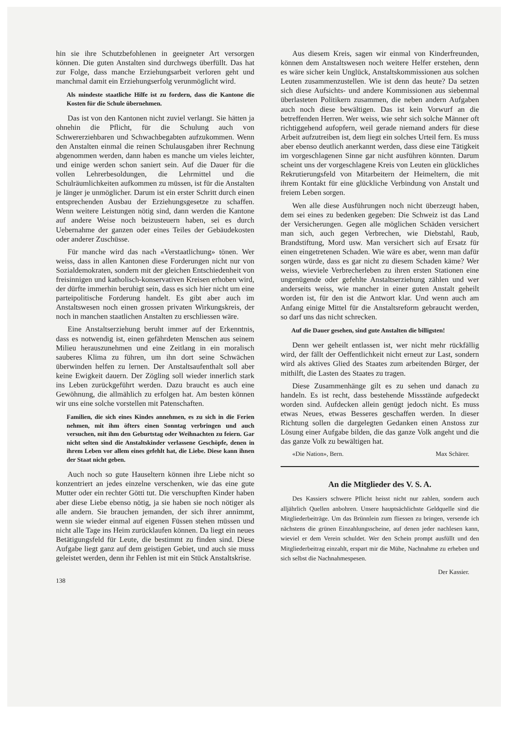hin sie ihre Schutzbefohlenen in geeigneter Art versorgen können. Die guten Anstalten sind durchwegs überfüllt. Das hat zur Folge, dass manche Erziehungsarbeit verloren geht und manchmal damit ein Erziehungserfolg verunmöglicht wird.
Als mindeste staatliche Hilfe ist zu fordern, dass die Kantone die Kosten für die Schule übernehmen.
Das ist von den Kantonen nicht zuviel verlangt. Sie hätten ja ohnehin die Pflicht, für die Schulung auch von Schwererziehbaren und Schwachbegabten aufzukommen. Wenn den Anstalten einmal die reinen Schulausgaben ihrer Rechnung abgenommen werden, dann haben es manche um vieles leichter, und einige werden schon saniert sein. Auf die Dauer für die vollen Lehrerbesoldungen, die Lehrmittel und die Schulräumlichkeiten aufkommen zu müssen, ist für die Anstalten je länger je unmöglicher. Darum ist ein erster Schritt durch einen entsprechenden Ausbau der Erziehungsgesetze zu schaffen. Wenn weitere Leistungen nötig sind, dann werden die Kantone auf andere Weise noch beizusteuern haben, sei es durch Uebernahme der ganzen oder eines Teiles der Gebäudekosten oder anderer Zuschüsse.
Für manche wird das nach «Verstaatlichung» tönen. Wer weiss, dass in allen Kantonen diese Forderungen nicht nur von Sozialdemokraten, sondern mit der gleichen Entschiedenheit von freisinnigen und katholisch-konservativen Kreisen erhoben wird, der dürfte immerhin beruhigt sein, dass es sich hier nicht um eine parteipolitische Forderung handelt. Es gibt aber auch im Anstaltswesen noch einen grossen privaten Wirkungskreis, der noch in manchen staatlichen Anstalten zu erschliessen wäre.
Eine Anstaltserziehung beruht immer auf der Erkenntnis, dass es notwendig ist, einen gefährdeten Menschen aus seinem Milieu herauszunehmen und eine Zeitlang in ein moralisch sauberes Klima zu führen, um ihn dort seine Schwächen überwinden helfen zu lernen. Der Anstaltsaufenthalt soll aber keine Ewigkeit dauern. Der Zögling soll wieder innerlich stark ins Leben zurückgeführt werden. Dazu braucht es auch eine Gewöhnung, die allmählich zu erfolgen hat. Am besten können wir uns eine solche vorstellen mit Patenschaften.
Familien, die sich eines Kindes annehmen, es zu sich in die Ferien nehmen, mit ihm öfters einen Sonntag verbringen und auch versuchen, mit ihm den Geburtstag oder Weihnachten zu feiern. Gar nicht selten sind die Anstaltskinder verlassene Geschöpfe, denen in ihrem Leben vor allem eines gefehlt hat, die Liebe. Diese kann ihnen der Staat nicht geben.
Auch noch so gute Hauseltern können ihre Liebe nicht so konzentriert an jedes einzelne verschenken, wie das eine gute Mutter oder ein rechter Götti tut. Die verschupften Kinder haben aber diese Liebe ebenso nötig, ja sie haben sie noch nötiger als alle andern. Sie brauchen jemanden, der sich ihrer annimmt, wenn sie wieder einmal auf eigenen Füssen stehen müssen und nicht alle Tage ins Heim zurücklaufen können. Da liegt ein neues Betätigungsfeld für Leute, die bestimmt zu finden sind. Diese Aufgabe liegt ganz auf dem geistigen Gebiet, und auch sie muss geleistet werden, denn ihr Fehlen ist mit ein Stück Anstaltskrise.
138
Aus diesem Kreis, sagen wir einmal von Kinderfreunden, können dem Anstaltswesen noch weitere Helfer erstehen, denn es wäre sicher kein Unglück, Anstaltskommissionen aus solchen Leuten zusammenzustellen. Wie ist denn das heute? Da setzen sich diese Aufsichts- und andere Kommissionen aus siebenmal überlasteten Politikern zusammen, die neben andern Aufgaben auch noch diese bewältigen. Das ist kein Vorwurf an die betreffenden Herren. Wer weiss, wie sehr sich solche Männer oft richtiggehend aufopfern, weil gerade niemand anders für diese Arbeit aufzutreiben ist, dem liegt ein solches Urteil fern. Es muss aber ebenso deutlich anerkannt werden, dass diese eine Tätigkeit im vorgeschlagenen Sinne gar nicht ausführen könnten. Darum scheint uns der vorgeschlagene Kreis von Leuten ein glückliches Rekrutierungsfeld von Mitarbeitern der Heimeltern, die mit ihrem Kontakt für eine glückliche Verbindung von Anstalt und freiem Leben sorgen.
Wen alle diese Ausführungen noch nicht überzeugt haben, dem sei eines zu bedenken gegeben: Die Schweiz ist das Land der Versicherungen. Gegen alle möglichen Schäden versichert man sich, auch gegen Verbrechen, wie Diebstahl, Raub, Brandstiftung, Mord usw. Man versichert sich auf Ersatz für einen eingetretenen Schaden. Wie wäre es aber, wenn man dafür sorgen würde, dass es gar nicht zu diesem Schaden käme? Wer weiss, wieviele Verbrecherleben zu ihren ersten Stationen eine ungenügende oder gefehlte Anstaltserziehung zählen und wer anderseits weiss, wie mancher in einer guten Anstalt geheilt worden ist, für den ist die Antwort klar. Und wenn auch am Anfang einige Mittel für die Anstaltsreform gebraucht werden, so darf uns das nicht schrecken.
Auf die Dauer gesehen, sind gute Anstalten die billigsten!
Denn wer geheilt entlassen ist, wer nicht mehr rückfällig wird, der fällt der Oeffentlichkeit nicht erneut zur Last, sondern wird als aktives Glied des Staates zum arbeitenden Bürger, der mithilft, die Lasten des Staates zu tragen.
Diese Zusammenhänge gilt es zu sehen und danach zu handeln. Es ist recht, dass bestehende Missstände aufgedeckt worden sind. Aufdecken allein genügt jedoch nicht. Es muss etwas Neues, etwas Besseres geschaffen werden. In dieser Richtung sollen die dargelegten Gedanken einen Anstoss zur Lösung einer Aufgabe bilden, die das ganze Volk angeht und die das ganze Volk zu bewältigen hat.
«Die Nation», Bern. Max Schärer.
An die Mitglieder des V. S. A.
Des Kassiers schwere Pflicht heisst nicht nur zahlen, sondern auch alljährlich Quellen anbohren. Unsere hauptsächlichste Geldquelle sind die Mitgliederbeiträge. Um das Brünnlein zum fliessen zu bringen, versende ich nächstens die grünen Einzahlungsscheine, auf denen jeder nachlesen kann, wieviel er dem Verein schuldet. Wer den Schein prompt ausfüllt und den Mitgliederbeitrag einzahlt, erspart mir die Mühe, Nachnahme zu erheben und sich selbst die Nachnahmespesen.
Der Kassier.